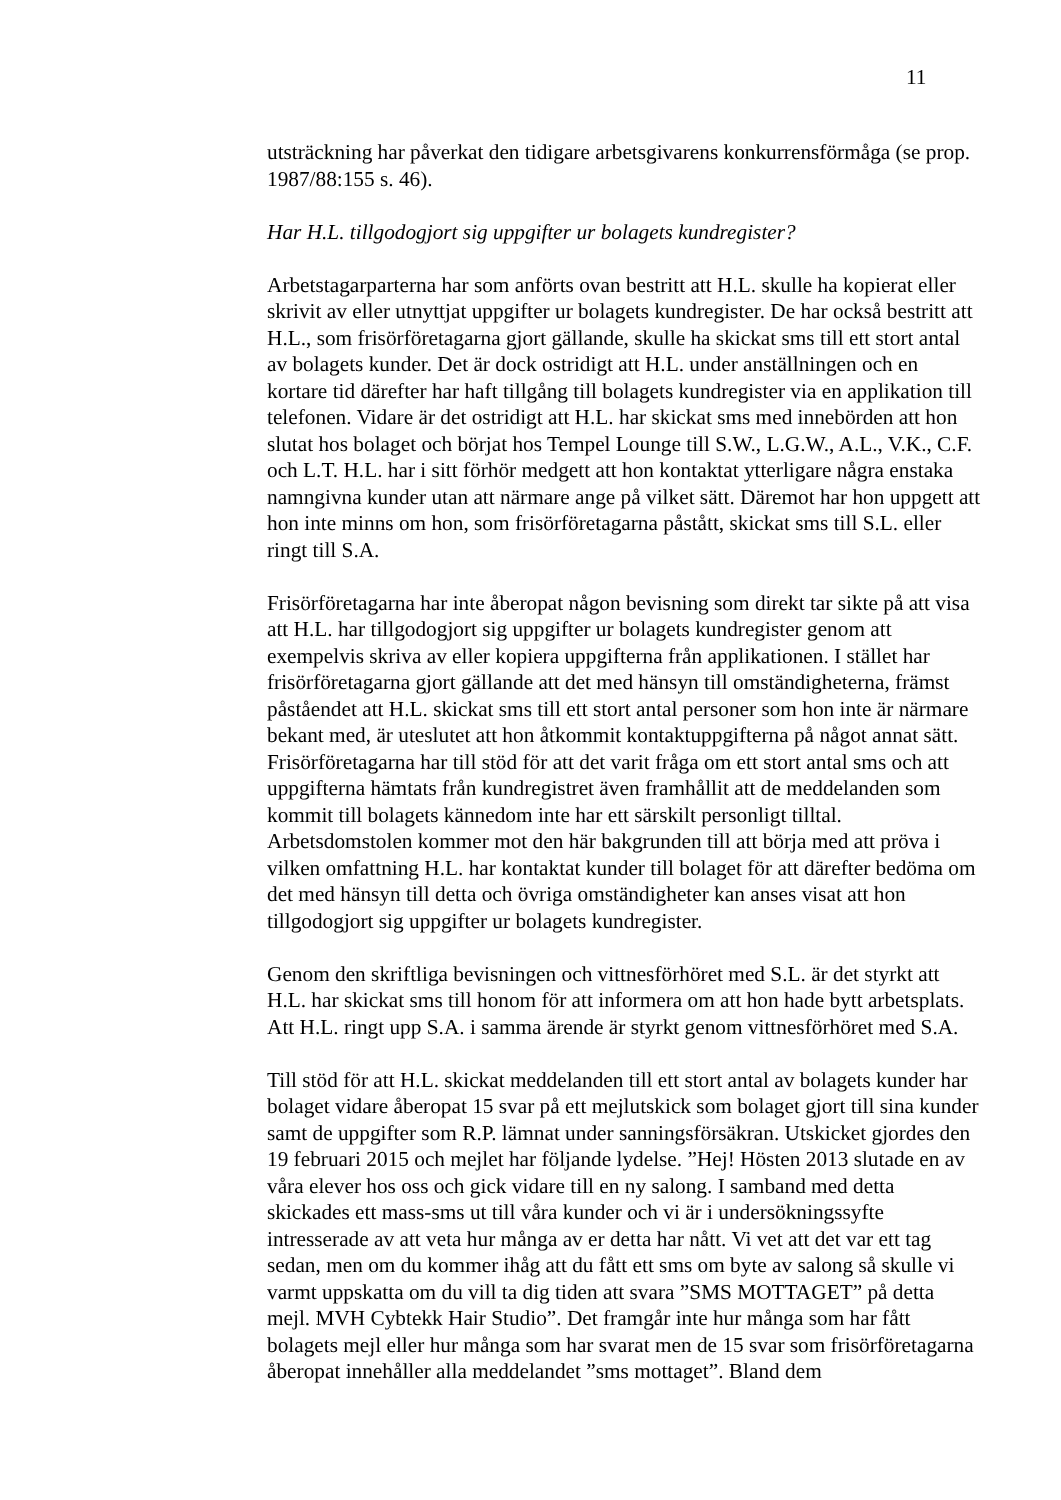11
utsträckning har påverkat den tidigare arbetsgivarens konkurrensförmåga (se prop. 1987/88:155 s. 46).
Har H.L. tillgodogjort sig uppgifter ur bolagets kundregister?
Arbetstagarparterna har som anförts ovan bestritt att H.L. skulle ha kopierat eller skrivit av eller utnyttjat uppgifter ur bolagets kundregister. De har också bestritt att H.L., som frisörföretagarna gjort gällande, skulle ha skickat sms till ett stort antal av bolagets kunder. Det är dock ostridigt att H.L. under anställningen och en kortare tid därefter har haft tillgång till bolagets kundregister via en applikation till telefonen. Vidare är det ostridigt att H.L. har skickat sms med innebörden att hon slutat hos bolaget och börjat hos Tempel Lounge till S.W., L.G.W., A.L., V.K., C.F. och L.T. H.L. har i sitt förhör medgett att hon kontaktat ytterligare några enstaka namngivna kunder utan att närmare ange på vilket sätt. Däremot har hon uppgett att hon inte minns om hon, som frisörföretagarna påstått, skickat sms till S.L. eller ringt till S.A.
Frisörföretagarna har inte åberopat någon bevisning som direkt tar sikte på att visa att H.L. har tillgodogjort sig uppgifter ur bolagets kundregister genom att exempelvis skriva av eller kopiera uppgifterna från applikationen. I stället har frisörföretagarna gjort gällande att det med hänsyn till omständigheterna, främst påståendet att H.L. skickat sms till ett stort antal personer som hon inte är närmare bekant med, är uteslutet att hon åtkommit kontaktuppgifterna på något annat sätt. Frisörföretagarna har till stöd för att det varit fråga om ett stort antal sms och att uppgifterna hämtats från kundregistret även framhållit att de meddelanden som kommit till bolagets kännedom inte har ett särskilt personligt tilltal. Arbetsdomstolen kommer mot den här bakgrunden till att börja med att pröva i vilken omfattning H.L. har kontaktat kunder till bolaget för att därefter bedöma om det med hänsyn till detta och övriga omständigheter kan anses visat att hon tillgodogjort sig uppgifter ur bolagets kundregister.
Genom den skriftliga bevisningen och vittnesförhöret med S.L. är det styrkt att H.L. har skickat sms till honom för att informera om att hon hade bytt arbetsplats. Att H.L. ringt upp S.A. i samma ärende är styrkt genom vittnesförhöret med S.A.
Till stöd för att H.L. skickat meddelanden till ett stort antal av bolagets kunder har bolaget vidare åberopat 15 svar på ett mejlutskick som bolaget gjort till sina kunder samt de uppgifter som R.P. lämnat under sanningsförsäkran. Utskicket gjordes den 19 februari 2015 och mejlet har följande lydelse. ”Hej! Hösten 2013 slutade en av våra elever hos oss och gick vidare till en ny salong. I samband med detta skickades ett mass-sms ut till våra kunder och vi är i undersökningssyfte intresserade av att veta hur många av er detta har nått. Vi vet att det var ett tag sedan, men om du kommer ihåg att du fått ett sms om byte av salong så skulle vi varmt uppskatta om du vill ta dig tiden att svara ”SMS MOTTAGET” på detta mejl. MVH Cybtekk Hair Studio”. Det framgår inte hur många som har fått bolagets mejl eller hur många som har svarat men de 15 svar som frisörföretagarna åberopat innehåller alla meddelandet ”sms mottaget”. Bland dem